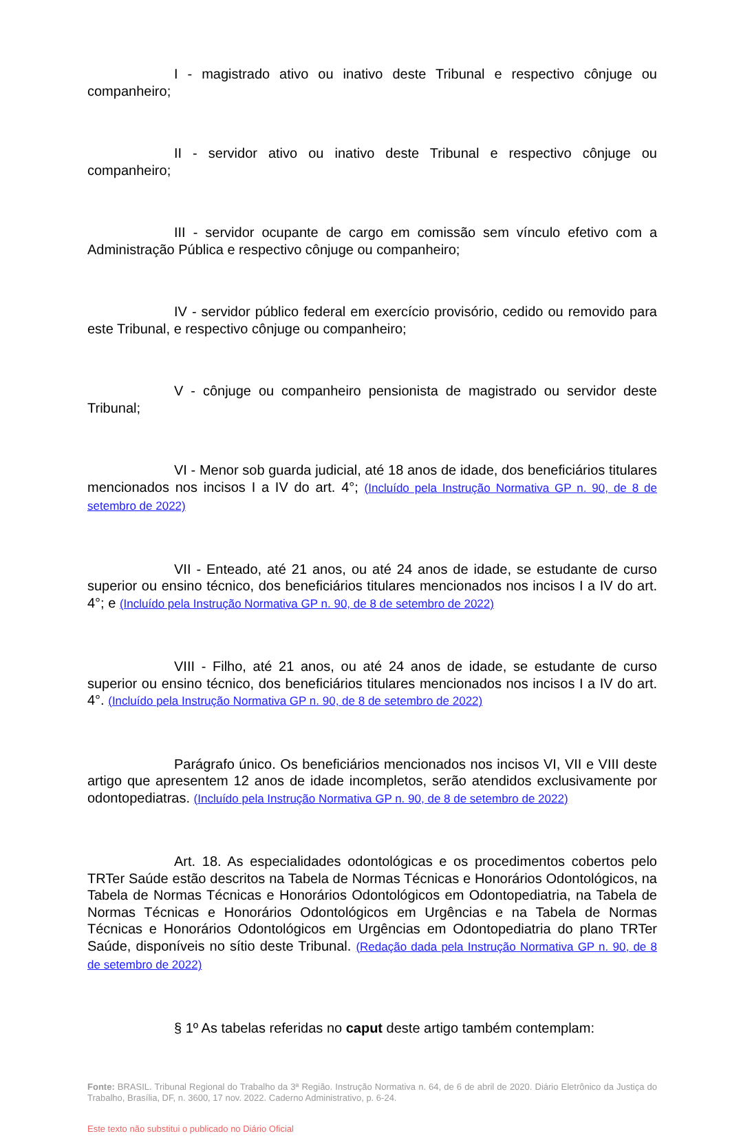I - magistrado ativo ou inativo deste Tribunal e respectivo cônjuge ou companheiro;
II - servidor ativo ou inativo deste Tribunal e respectivo cônjuge ou companheiro;
III - servidor ocupante de cargo em comissão sem vínculo efetivo com a Administração Pública e respectivo cônjuge ou companheiro;
IV - servidor público federal em exercício provisório, cedido ou removido para este Tribunal, e respectivo cônjuge ou companheiro;
V - cônjuge ou companheiro pensionista de magistrado ou servidor deste Tribunal;
VI - Menor sob guarda judicial, até 18 anos de idade, dos beneficiários titulares mencionados nos incisos I a IV do art. 4°; (Incluído pela Instrução Normativa GP n. 90, de 8 de setembro de 2022)
VII - Enteado, até 21 anos, ou até 24 anos de idade, se estudante de curso superior ou ensino técnico, dos beneficiários titulares mencionados nos incisos I a IV do art. 4°; e (Incluído pela Instrução Normativa GP n. 90, de 8 de setembro de 2022)
VIII - Filho, até 21 anos, ou até 24 anos de idade, se estudante de curso superior ou ensino técnico, dos beneficiários titulares mencionados nos incisos I a IV do art. 4°. (Incluído pela Instrução Normativa GP n. 90, de 8 de setembro de 2022)
Parágrafo único. Os beneficiários mencionados nos incisos VI, VII e VIII deste artigo que apresentem 12 anos de idade incompletos, serão atendidos exclusivamente por odontopediatras. (Incluído pela Instrução Normativa GP n. 90, de 8 de setembro de 2022)
Art. 18. As especialidades odontológicas e os procedimentos cobertos pelo TRTer Saúde estão descritos na Tabela de Normas Técnicas e Honorários Odontológicos, na Tabela de Normas Técnicas e Honorários Odontológicos em Odontopediatria, na Tabela de Normas Técnicas e Honorários Odontológicos em Urgências e na Tabela de Normas Técnicas e Honorários Odontológicos em Urgências em Odontopediatria do plano TRTer Saúde, disponíveis no sítio deste Tribunal. (Redação dada pela Instrução Normativa GP n. 90, de 8 de setembro de 2022)
§ 1º As tabelas referidas no caput deste artigo também contemplam:
Fonte: BRASIL. Tribunal Regional do Trabalho da 3ª Região. Instrução Normativa n. 64, de 6 de abril de 2020. Diário Eletrônico da Justiça do Trabalho, Brasília, DF, n. 3600, 17 nov. 2022. Caderno Administrativo, p. 6-24.
Este texto não substitui o publicado no Diário Oficial